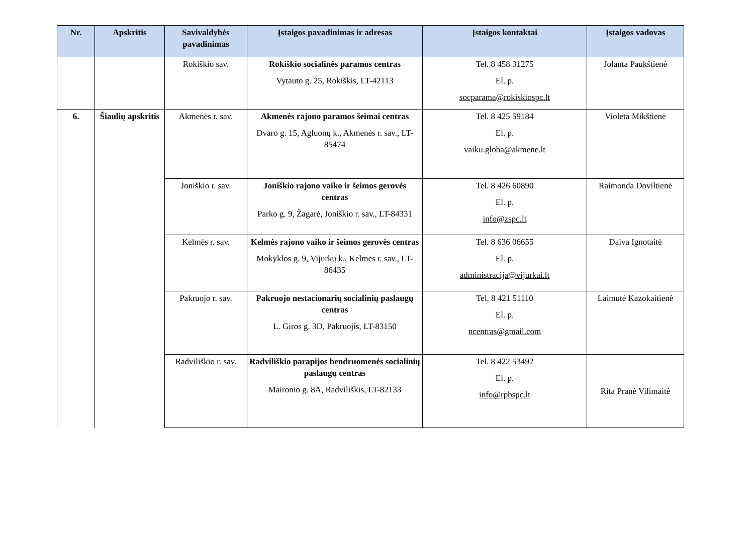| Nr. | Apskritis | Savivaldybės pavadinimas | Įstaigos pavadinimas ir adresas | Įstaigos kontaktai | Įstaigos vadovas |
| --- | --- | --- | --- | --- | --- |
| | | Rokiškio sav. | Rokiškio socialinės paramos centras Vytauto g. 25, Rokiškis, LT-42113 | Tel. 8 458 31275 El. p. socparama@rokiskiospc.lt | Jolanta Paukštienė |
| 6. | Šiaulių apskritis | Akmenės r. sav. | Akmenės rajono paramos šeimai centras Dvaro g. 15, Agluonų k., Akmenės r. sav., LT-85474 | Tel. 8 425 59184 El. p. vaiku.globa@akmene.lt | Violeta Mikštienė |
| | | Joniškio r. sav. | Joniškio rajono vaiko ir šeimos gerovės centras Parko g. 9, Žagarė, Joniškio r. sav., LT-84331 | Tel. 8 426 60890 El. p. info@zspc.lt | Raimonda Doviltienė |
| | | Kelmės r. sav. | Kelmės rajono vaiko ir šeimos gerovės centras Mokyklos g. 9, Vijurkų k., Kelmės r. sav., LT-86435 | Tel. 8 636 06655 El. p. administracija@vijurkai.lt | Daiva Ignotaitė |
| | | Pakruojo r. sav. | Pakruojo nestacionarių socialinių paslaugų centras L. Giros g. 3D, Pakruojis, LT-83150 | Tel. 8 421 51110 El. p. ncentras@gmail.com | Laimutė Kazokaitienė |
| | | Radviliškio r. sav. | Radviliškio parapijos bendruomenės socialinių paslaugų centras Maironio g. 8A, Radviliškis, LT-82133 | Tel. 8 422 53492 El. p. info@rpbspc.lt | Rita Pranė Vilimaitė |